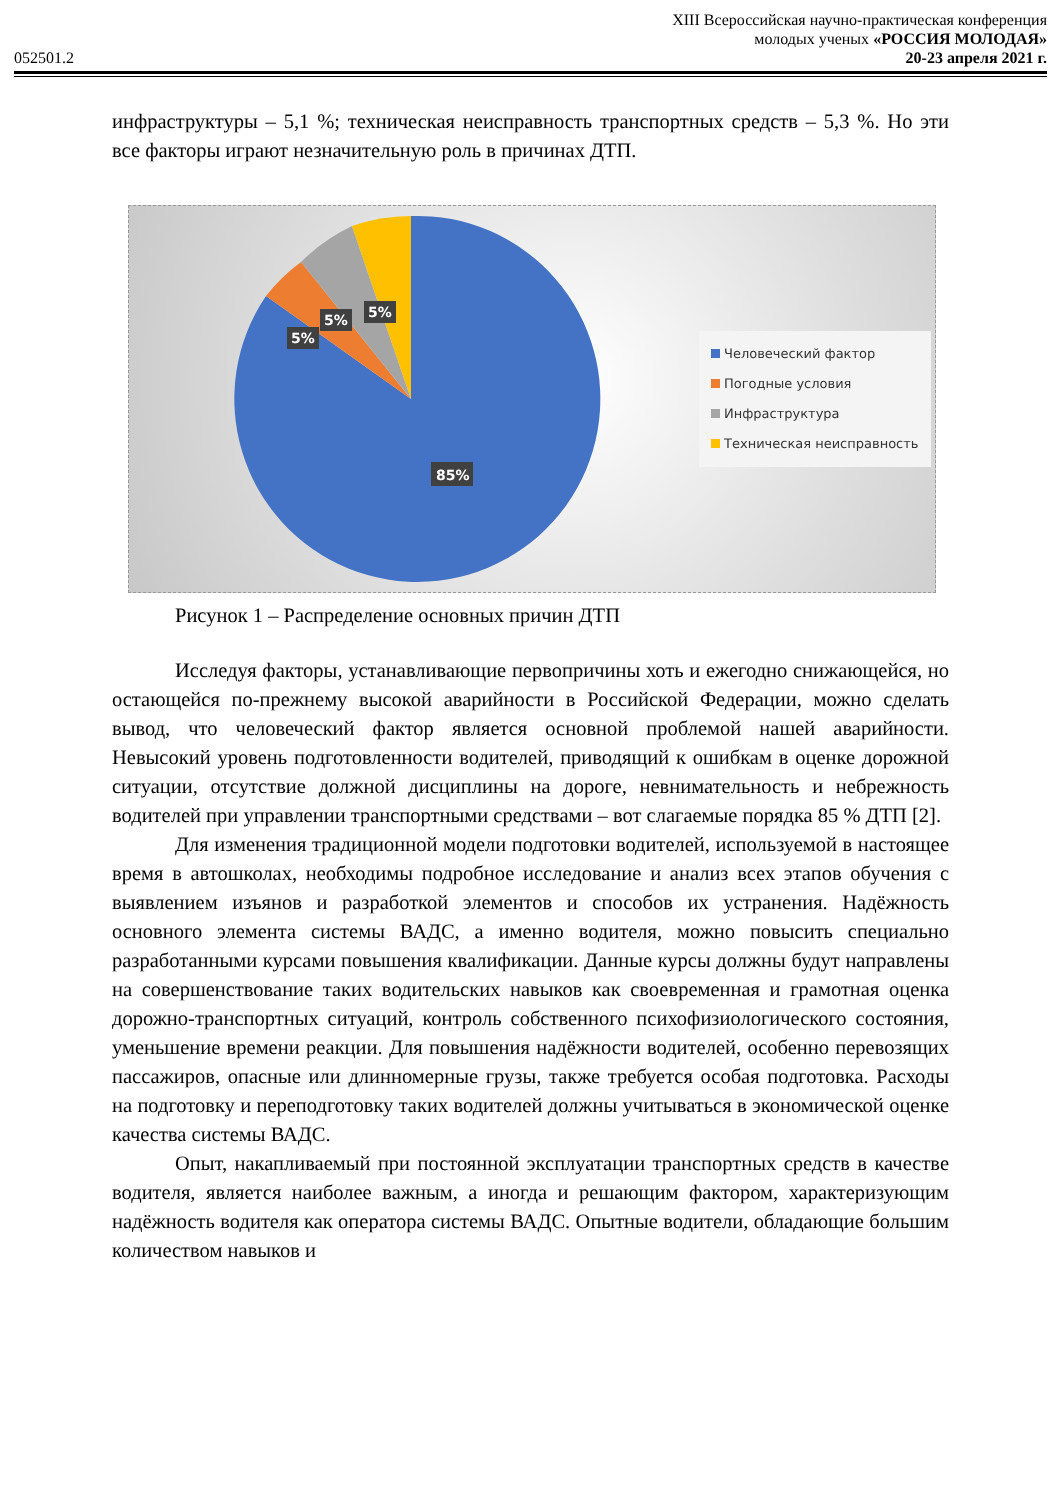XIII Всероссийская научно-практическая конференция
молодых ученых «РОССИЯ МОЛОДАЯ»
052501.2 20-23 апреля 2021 г.
инфраструктуры – 5,1 %; техническая неисправность транспортных средств – 5,3 %. Но эти все факторы играют незначительную роль в причинах ДТП.
5%
5%
5%
85%
Человеческий фактор
Погодные условия
Инфраструктура
Техническая неисправность
Рисунок 1 – Распределение основных причин ДТП
Исследуя факторы, устанавливающие первопричины хоть и ежегодно снижающейся, но остающейся по-прежнему высокой аварийности в Российской Федерации, можно сделать вывод, что человеческий фактор является основной проблемой нашей аварийности. Невысокий уровень подготовленности водителей, приводящий к ошибкам в оценке дорожной ситуации, отсутствие должной дисциплины на дороге, невнимательность и небрежность водителей при управлении транспортными средствами – вот слагаемые порядка 85 % ДТП [2].
Для изменения традиционной модели подготовки водителей, используемой в настоящее время в автошколах, необходимы подробное исследование и анализ всех этапов обучения с выявлением изъянов и разработкой элементов и способов их устранения. Надёжность основного элемента системы ВАДС, а именно водителя, можно повысить специально разработанными курсами повышения квалификации. Данные курсы должны будут направлены на совершенствование таких водительских навыков как своевременная и грамотная оценка дорожно-транспортных ситуаций, контроль собственного психофизиологического состояния, уменьшение времени реакции. Для повышения надёжности водителей, особенно перевозящих пассажиров, опасные или длинномерные грузы, также требуется особая подготовка. Расходы на подготовку и переподготовку таких водителей должны учитываться в экономической оценке качества системы ВАДС.
Опыт, накапливаемый при постоянной эксплуатации транспортных средств в качестве водителя, является наиболее важным, а иногда и решающим фактором, характеризующим надёжность водителя как оператора системы ВАДС. Опытные водители, обладающие большим количеством навыков и